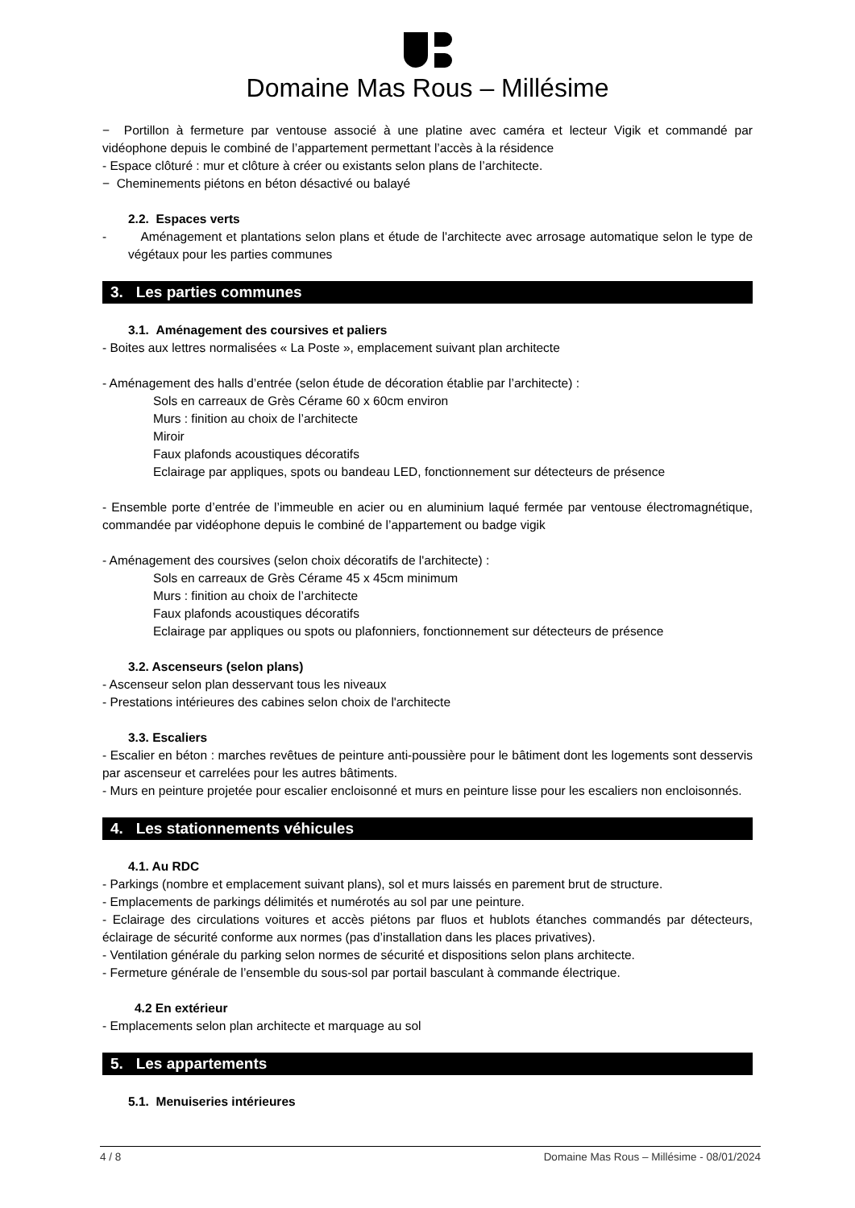Domaine Mas Rous – Millésime
− Portillon à fermeture par ventouse associé à une platine avec caméra et lecteur Vigik et commandé par vidéophone depuis le combiné de l’appartement permettant l’accès à la résidence
- Espace clôturé : mur et clôture à créer ou existants selon plans de l’architecte.
− Cheminements piétons en béton désactivé ou balayé
2.2. Espaces verts
- Aménagement et plantations selon plans et étude de l'architecte avec arrosage automatique selon le type de végétaux pour les parties communes
3. Les parties communes
3.1. Aménagement des coursives et paliers
- Boites aux lettres normalisées « La Poste », emplacement suivant plan architecte
- Aménagement des halls d’entrée (selon étude de décoration établie par l’architecte) :
Sols en carreaux de Grès Cérame 60 x 60cm environ
Murs : finition au choix de l’architecte
Miroir
Faux plafonds acoustiques décoratifs
Eclairage par appliques, spots ou bandeau LED, fonctionnement sur détecteurs de présence
- Ensemble porte d’entrée de l’immeuble en acier ou en aluminium laqué fermée par ventouse électromagnétique, commandée par vidéophone depuis le combiné de l’appartement ou badge vigik
- Aménagement des coursives (selon choix décoratifs de l'architecte) :
Sols en carreaux de Grès Cérame 45 x 45cm minimum
Murs : finition au choix de l’architecte
Faux plafonds acoustiques décoratifs
Eclairage par appliques ou spots ou plafonniers, fonctionnement sur détecteurs de présence
3.2. Ascenseurs (selon plans)
- Ascenseur selon plan desservant tous les niveaux
- Prestations intérieures des cabines selon choix de l'architecte
3.3. Escaliers
- Escalier en béton : marches revêtues de peinture anti-poussière pour le bâtiment dont les logements sont desservis par ascenseur et carrelées pour les autres bâtiments.
- Murs en peinture projetée pour escalier encloisonné et murs en peinture lisse pour les escaliers non encloisonnés.
4. Les stationnements véhicules
4.1. Au RDC
- Parkings (nombre et emplacement suivant plans), sol et murs laissés en parement brut de structure.
- Emplacements de parkings délimités et numérotés au sol par une peinture.
- Eclairage des circulations voitures et accès piétons par fluos et hublots étanches commandés par détecteurs, éclairage de sécurité conforme aux normes (pas d’installation dans les places privatives).
- Ventilation générale du parking selon normes de sécurité et dispositions selon plans architecte.
- Fermeture générale de l’ensemble du sous-sol par portail basculant à commande électrique.
4.2 En extérieur
- Emplacements selon plan architecte et marquage au sol
5. Les appartements
5.1. Menuiseries intérieures
4 / 8 Domaine Mas Rous – Millésime - 08/01/2024